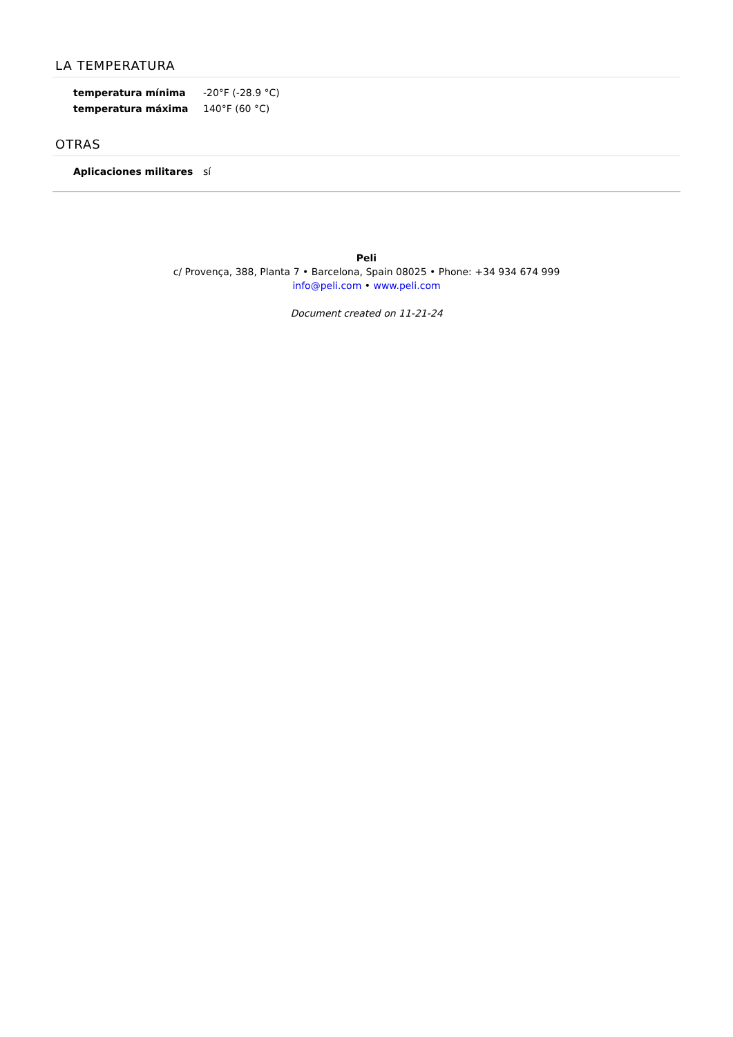LA TEMPERATURA
| temperatura mínima | -20°F (-28.9 °C) |
| temperatura máxima | 140°F (60 °C) |
OTRAS
| Aplicaciones militares | sí |
Peli
c/ Provença, 388, Planta 7 • Barcelona, Spain 08025 • Phone: +34 934 674 999
info@peli.com • www.peli.com
Document created on 11-21-24